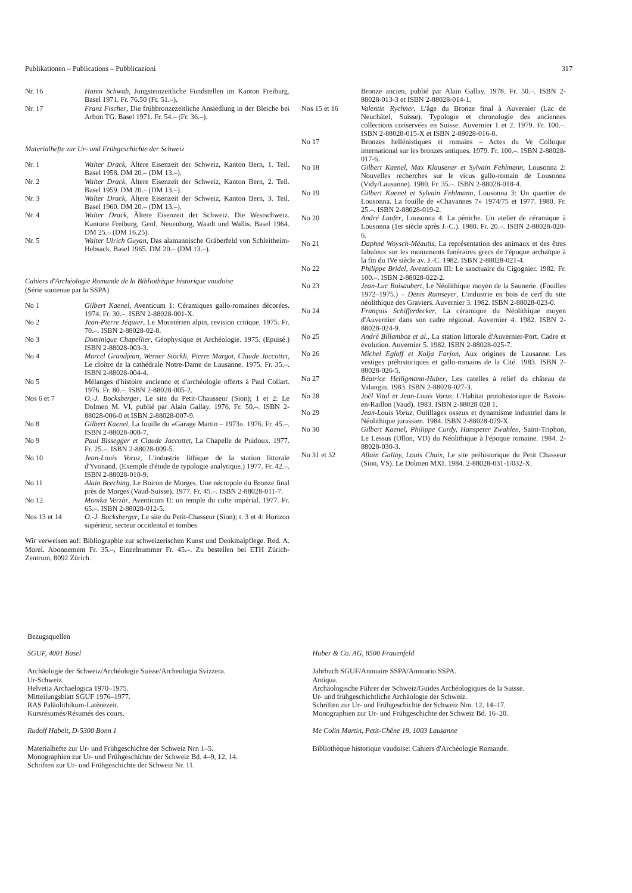Publikationen – Publications – Pubblicazioni 317
Nr. 16 Hanni Schwab, Jungsteinzeitliche Fundstellen im Kanton Freiburg. Basel 1971. Fr. 76.50 (Fr. 51.–).
Nr. 17 Franz Fischer, Die frühbronzezeitliche Ansiedlung in der Bleiche bei Arbon TG. Basel 1971. Fr. 54.– (Fr. 36.–).
Materialhefte zur Ur- und Frühgeschichte der Schweiz
Nr. 1 Walter Drack, Ältere Eisenzeit der Schweiz, Kanton Bern, 1. Teil. Basel 1958. DM 20.– (DM 13.–).
Nr. 2 Walter Drack, Ältere Eisenzeit der Schweiz, Kanton Bern, 2. Teil. Basel 1959. DM 20.– (DM 13.–).
Nr. 3 Walter Drack, Ältere Eisenzeit der Schweiz, Kanton Bern, 3. Teil. Basel 1960. DM 20.– (DM 13.–).
Nr. 4 Walter Drack, Ältere Eisenzeit der Schweiz. Die Westschweiz. Kantone Freiburg, Genf, Neuenburg, Waadt und Wallis. Basel 1964. DM 25.– (DM 16.25).
Nr. 5 Walter Ulrich Guyan, Das alamannische Gräberfeld von Schleitheim-Hebsack. Basel 1965. DM 20.– (DM 13.–).
Cahiers d'Archéologie Romande de la Bibliothèque historique vaudoise
(Série soutenue par la SSPA)
No 1 Gilbert Kaenel, Aventicum 1: Céramiques gallo-romaines décorées. 1974. Fr. 30.–. ISBN 2-88028-001-X.
No 2 Jean-Pierre Jéquier, Le Moustérien alpin, revision critique. 1975. Fr. 70.–. ISBN 2-88028-02-8.
No 3 Dominique Chapellier, Géophysique et Archéologie. 1975. (Epuisé.) ISBN 2-88028-003-3.
No 4 Marcel Grandjean, Werner Stöckli, Pierre Margot, Claude Jaccottet, Le cloître de la cathédrale Notre-Dame de Lausanne. 1975. Fr. 35.–. ISBN 2-88028-004-4.
No 5 Mélanges d'histoire ancienne et d'archéologie offerts à Paul Collart. 1976. Fr. 80.–. ISBN 2-88028-005-2.
Nos 6 et 7 O.-J. Bocksberger, Le site du Petit-Chausseur (Sion); 1 et 2: Le Dolmen M. VI, publié par Alain Gallay. 1976. Fr. 50.–. ISBN 2-88028-006-0 et ISBN 2-88028-007-9.
No 8 Gilbert Kaenel, La fouille du «Garage Martin – 1973». 1976. Fr. 45.–. ISBN 2-88028-008-7.
No 9 Paul Bissegger et Claude Jaccottet, La Chapelle de Puidoux. 1977. Fr. 25.–. ISBN 2-88028-009-5.
No 10 Jean-Louis Voruz, L'industrie lithique de la station littorale d'Yvonand. (Exemple d'étude de typologie analytique.) 1977. Fr. 42.–. ISBN 2-88028-010-9.
No 11 Alain Beeching, Le Boiron de Morges. Une nécropole du Bronze final près de Morges (Vaud-Suisse). 1977. Fr. 45.–. ISBN 2-88028-011-7.
No 12 Monika Verzàr, Aventicum II: un temple du culte impérial. 1977. Fr. 65.–. ISBN 2-88028-012-5.
Nos 13 et 14 O.-J. Bocksberger, Le site du Petit-Chasseur (Sion); t. 3 et 4: Horizon supérieur, secteur occidental et tombes
Wir verweisen auf: Bibliographie zur schweizerischen Kunst und Denkmalpflege. Red. A. Morel. Abonnement Fr. 35.–, Einzelnummer Fr. 45.–. Zu bestellen bei ETH Zürich-Zentrum, 8092 Zürich.
Bronze ancien, publié par Alain Gallay. 1978. Fr. 50.–. ISBN 2-88028-013-3 et ISBN 2-88028-014-1.
Nos 15 et 16 Valentin Rychner, L'âge du Bronze final à Auvernier (Lac de Neuchâtel, Suisse). Typologie et chronologie des anciennes collections conservées en Suisse. Auvernier 1 et 2. 1979. Fr. 100.–. ISBN 2-88028-015-X et ISBN 2-88028-016-8.
No 17 Bronzes hellénistiques et romains – Actes du Ve Colloque international sur les bronzes antiques. 1979. Fr. 100.–. ISBN 2-88028-017-6.
No 18 Gilbert Kaenel, Max Klausener et Sylvain Fehlmann, Lousonna 2: Nouvelles recherches sur le vicus gallo-romain de Lousonna (Vidy/Lausanne). 1980. Fr. 35.–. ISBN 2-88028-018-4.
No 19 Gilbert Kaenel et Sylvain Fehlmann, Lousonna 3: Un quartier de Lousonna. La fouille de «Chavannes 7» 1974/75 et 1977. 1980. Fr. 25.–. ISBN 2-88028-019-2.
No 20 André Laufer, Lousonna 4: La péniche. Un atelier de céramique à Lousonna (1er siècle après J.-C.). 1980. Fr. 20.–. ISBN 2-88028-020-6.
No 21 Daphné Woysch-Méautis, La représentation des animaux et des êtres fabuleux sur les monuments funéraires grecs de l'époque archaïque à la fin du IVe siècle av. J.-C. 1982. ISBN 2-88028-021-4.
No 22 Philippe Bridel, Aventicum III: Le sanctuaire du Cigognier. 1982. Fr. 100.–. ISBN 2-88028-022-2.
No 23 Jean-Luc Boisaubert, Le Néolithique moyen de la Saunerie. (Fouilles 1972–1975.) – Denis Ramseyer, L'industrie en bois de cerf du site néolithique des Graviers. Auvernier 3. 1982. ISBN 2-88028-023-0.
No 24 François Schifferdecker, La céramique du Néolithique moyen d'Auvernier dans son cadre régional. Auvernier 4. 1982. ISBN 2-88028-024-9.
No 25 André Billamboz et al., La station littorale d'Auvernier-Port. Cadre et évolution. Auvernier 5. 1982. ISBN 2-88028-025-7.
No 26 Michel Egloff et Kolja Farjon, Aux origines de Lausanne. Les vestiges préhistoriques et gallo-romains de la Cité. 1983. ISBN 2-88028-026-5.
No 27 Béatrice Heiligmann-Huber, Les catelles à relief du château de Valangin. 1983. ISBN 2-88028-027-3.
No 28 Joël Vital et Jean-Louis Voruz, L'Habitat protohistorique de Bavois-en-Raillon (Vaud). 1983. ISBN 2-88028 028 1.
No 29 Jean-Louis Voruz, Outillages osseux et dynamisme industriel dans le Néolithique jurassien. 1984. ISBN 2-88028-029-X.
No 30 Gilbert Kaenel, Philippe Curdy, Hanspeter Zwahlen, Saint-Triphon, Le Lessus (Ollon, VD) du Néolithique à l'époque romaine. 1984. 2-88028-030-3.
No 31 et 32 Allain Gallay, Louis Chaix, Le site préhistorique du Petit Chasseur (Sion, VS). Le Dolmen MXI. 1984. 2-88028-031-1/032-X.
Bezugsquellen
SGUF, 4001 Basel
Archäologie der Schweiz/Archéologie Suisse/Archeologia Svizzera.
Ur-Schweiz.
Helvetia Archaelogica 1970–1975.
Mitteilungsblatt SGUF 1976–1977.
RAS Paläolithikum-Latènezeit.
Kursrésumés/Résumés des cours.
Rudolf Habelt, D-5300 Bonn 1
Materialhefte zur Ur- und Frühgeschichte der Schweiz Nrn 1–5.
Monographien zur Ur- und Frühgeschichte der Schweiz Bd. 4–9, 12, 14.
Schriften zur Ur- und Frühgeschichte der Schweiz Nr. 11.
Huber & Co. AG, 8500 Frauenfeld
Jahrbuch SGUF/Annuaire SSPA/Annuario SSPA.
Antiqua.
Archäologische Führer der Schweiz/Guides Archéologiques de la Suisse.
Ur- und frühgeschichtliche Archäologie der Schweiz.
Schriften zur Ur- und Frühgeschichte der Schweiz Nrn. 12, 14–17.
Monographien zur Ur- und Frühgeschichte der Schweiz Bd. 16–20.
Me Colin Martin, Petit-Chêne 18, 1003 Lausanne
Bibliothèque historique vaudoise: Cahiers d'Archéologie Romande.